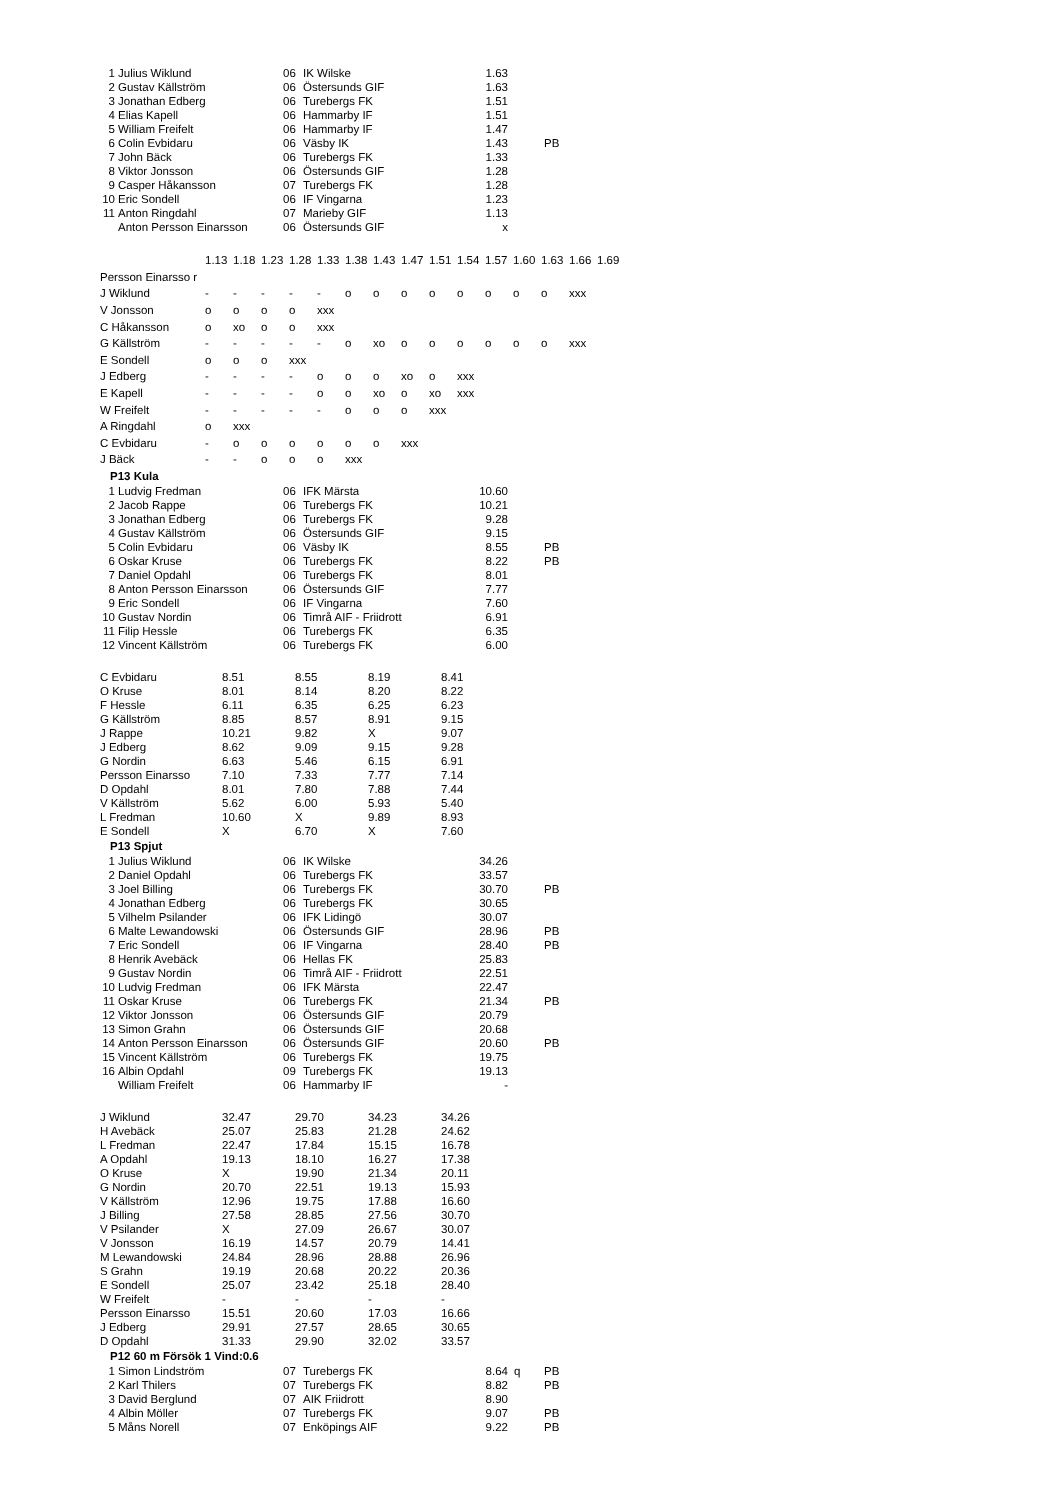| 1 | Julius Wiklund | 06 | IK Wilske | 1.63 | | |
| 2 | Gustav Källström | 06 | Östersunds GIF | 1.63 | | |
| 3 | Jonathan Edberg | 06 | Turebergs FK | 1.51 | | |
| 4 | Elias Kapell | 06 | Hammarby IF | 1.51 | | |
| 5 | William Freifelt | 06 | Hammarby IF | 1.47 | | |
| 6 | Colin Evbidaru | 06 | Väsby IK | 1.43 | | PB |
| 7 | John Bäck | 06 | Turebergs FK | 1.33 | | |
| 8 | Viktor Jonsson | 06 | Östersunds GIF | 1.28 | | |
| 9 | Casper Håkansson | 07 | Turebergs FK | 1.28 | | |
| 10 | Eric Sondell | 06 | IF Vingarna | 1.23 | | |
| 11 | Anton Ringdahl | 07 | Marieby GIF | 1.13 | | |
| | Anton Persson Einarsson | 06 | Östersunds GIF | x | | |
| | 1.13 | 1.18 | 1.23 | 1.28 | 1.33 | 1.38 | 1.43 | 1.47 | 1.51 | 1.54 | 1.57 | 1.60 | 1.63 | 1.66 | 1.69 |
| Persson Einarsso r | | | | | | | | | | | | | | | |
| J Wiklund | - | - | - | - | - | o | o | o | o | o | o | o | o | xxx | |
| V Jonsson | o | o | o | o | xxx | | | | | | | | | | |
| C Håkansson | o | xo | o | o | xxx | | | | | | | | | | |
| G Källström | - | - | - | - | - | o | xo | o | o | o | o | o | o | xxx | |
| E Sondell | o | o | o | xxx | | | | | | | | | | | |
| J Edberg | - | - | - | - | o | o | o | xo | o | xxx | | | | | |
| E Kapell | - | - | - | - | o | o | xo | o | xo | xxx | | | | | |
| W Freifelt | - | - | - | - | - | o | o | o | xxx | | | | | | |
| A Ringdahl | o | xxx | | | | | | | | | | | | | |
| C Evbidaru | - | o | o | o | o | o | o | xxx | | | | | | | |
| J Bäck | - | - | o | o | o | xxx | | | | | | | | | |
P13 Kula
| 1 | Ludvig Fredman | 06 | IFK Märsta | 10.60 | | |
| 2 | Jacob Rappe | 06 | Turebergs FK | 10.21 | | |
| 3 | Jonathan Edberg | 06 | Turebergs FK | 9.28 | | |
| 4 | Gustav Källström | 06 | Östersunds GIF | 9.15 | | |
| 5 | Colin Evbidaru | 06 | Väsby IK | 8.55 | | PB |
| 6 | Oskar Kruse | 06 | Turebergs FK | 8.22 | | PB |
| 7 | Daniel Opdahl | 06 | Turebergs FK | 8.01 | | |
| 8 | Anton Persson Einarsson | 06 | Östersunds GIF | 7.77 | | |
| 9 | Eric Sondell | 06 | IF Vingarna | 7.60 | | |
| 10 | Gustav Nordin | 06 | Timrå AIF - Friidrott | 6.91 | | |
| 11 | Filip Hessle | 06 | Turebergs FK | 6.35 | | |
| 12 | Vincent Källström | 06 | Turebergs FK | 6.00 | | |
| C Evbidaru | 8.51 | 8.55 | 8.19 | 8.41 |
| O Kruse | 8.01 | 8.14 | 8.20 | 8.22 |
| F Hessle | 6.11 | 6.35 | 6.25 | 6.23 |
| G Källström | 8.85 | 8.57 | 8.91 | 9.15 |
| J Rappe | 10.21 | 9.82 | X | 9.07 |
| J Edberg | 8.62 | 9.09 | 9.15 | 9.28 |
| G Nordin | 6.63 | 5.46 | 6.15 | 6.91 |
| Persson Einarsso | 7.10 | 7.33 | 7.77 | 7.14 |
| D Opdahl | 8.01 | 7.80 | 7.88 | 7.44 |
| V Källström | 5.62 | 6.00 | 5.93 | 5.40 |
| L Fredman | 10.60 | X | 9.89 | 8.93 |
| E Sondell | X | 6.70 | X | 7.60 |
P13 Spjut
| 1 | Julius Wiklund | 06 | IK Wilske | 34.26 | | |
| 2 | Daniel Opdahl | 06 | Turebergs FK | 33.57 | | |
| 3 | Joel Billing | 06 | Turebergs FK | 30.70 | | PB |
| 4 | Jonathan Edberg | 06 | Turebergs FK | 30.65 | | |
| 5 | Vilhelm Psilander | 06 | IFK Lidingö | 30.07 | | |
| 6 | Malte Lewandowski | 06 | Östersunds GIF | 28.96 | | PB |
| 7 | Eric Sondell | 06 | IF Vingarna | 28.40 | | PB |
| 8 | Henrik Avebäck | 06 | Hellas FK | 25.83 | | |
| 9 | Gustav Nordin | 06 | Timrå AIF - Friidrott | 22.51 | | |
| 10 | Ludvig Fredman | 06 | IFK Märsta | 22.47 | | |
| 11 | Oskar Kruse | 06 | Turebergs FK | 21.34 | | PB |
| 12 | Viktor Jonsson | 06 | Östersunds GIF | 20.79 | | |
| 13 | Simon Grahn | 06 | Östersunds GIF | 20.68 | | |
| 14 | Anton Persson Einarsson | 06 | Östersunds GIF | 20.60 | | PB |
| 15 | Vincent Källström | 06 | Turebergs FK | 19.75 | | |
| 16 | Albin Opdahl | 09 | Turebergs FK | 19.13 | | |
| | William Freifelt | 06 | Hammarby IF | - | | |
| J Wiklund | 32.47 | 29.70 | 34.23 | 34.26 |
| H Avebäck | 25.07 | 25.83 | 21.28 | 24.62 |
| L Fredman | 22.47 | 17.84 | 15.15 | 16.78 |
| A Opdahl | 19.13 | 18.10 | 16.27 | 17.38 |
| O Kruse | X | 19.90 | 21.34 | 20.11 |
| G Nordin | 20.70 | 22.51 | 19.13 | 15.93 |
| V Källström | 12.96 | 19.75 | 17.88 | 16.60 |
| J Billing | 27.58 | 28.85 | 27.56 | 30.70 |
| V Psilander | X | 27.09 | 26.67 | 30.07 |
| V Jonsson | 16.19 | 14.57 | 20.79 | 14.41 |
| M Lewandowski | 24.84 | 28.96 | 28.88 | 26.96 |
| S Grahn | 19.19 | 20.68 | 20.22 | 20.36 |
| E Sondell | 25.07 | 23.42 | 25.18 | 28.40 |
| W Freifelt | - | - | - | - |
| Persson Einarsso | 15.51 | 20.60 | 17.03 | 16.66 |
| J Edberg | 29.91 | 27.57 | 28.65 | 30.65 |
| D Opdahl | 31.33 | 29.90 | 32.02 | 33.57 |
P12 60 m Försök 1 Vind:0.6
| 1 | Simon Lindström | 07 | Turebergs FK | 8.64 | q | PB |
| 2 | Karl Thilers | 07 | Turebergs FK | 8.82 | | PB |
| 3 | David Berglund | 07 | AIK Friidrott | 8.90 | | |
| 4 | Albin Möller | 07 | Turebergs FK | 9.07 | | PB |
| 5 | Måns Norell | 07 | Enköpings AIF | 9.22 | | PB |